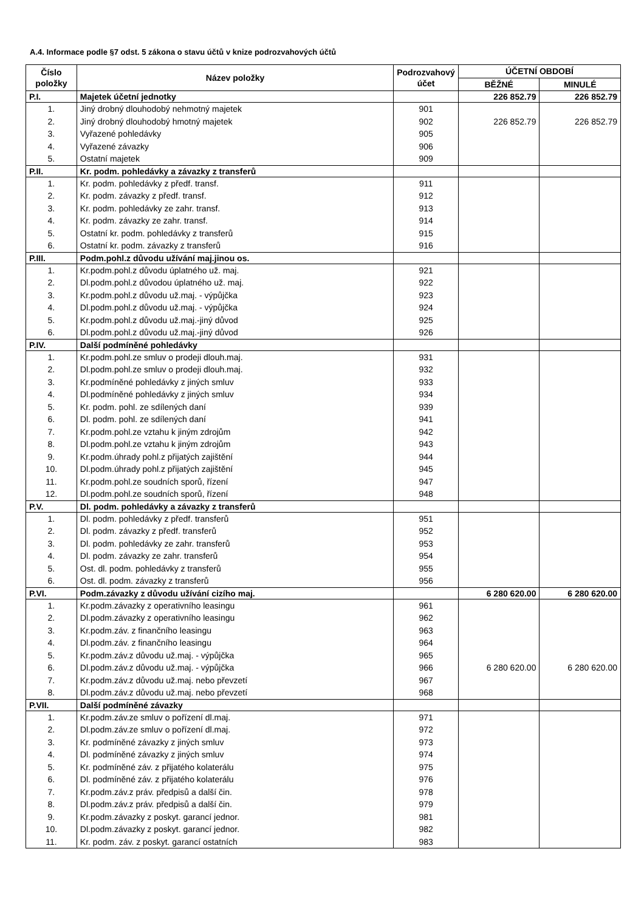A.4. Informace podle §7 odst. 5 zákona o stavu účtů v knize podrozvahových účtů
| Číslo položky | Název položky | Podrozvahový účet | ÚČETNÍ OBDOBÍ | |
| --- | --- | --- | --- | --- |
| | | | BĚŽNÉ | MINULÉ |
| P.I. | Majetek účetní jednotky | | 226 852.79 | 226 852.79 |
| 1. | Jiný drobný dlouhodobý nehmotný majetek | 901 | | |
| 2. | Jiný drobný dlouhodobý hmotný majetek | 902 | 226 852.79 | 226 852.79 |
| 3. | Vyřazené pohledávky | 905 | | |
| 4. | Vyřazené závazky | 906 | | |
| 5. | Ostatní majetek | 909 | | |
| P.II. | Kr. podm. pohledávky a závazky z transferů | | | |
| 1. | Kr. podm. pohledávky z předf. transf. | 911 | | |
| 2. | Kr. podm. závazky z předf. transf. | 912 | | |
| 3. | Kr. podm. pohledávky ze zahr. transf. | 913 | | |
| 4. | Kr. podm. závazky ze zahr. transf. | 914 | | |
| 5. | Ostatní kr. podm. pohledávky z transferů | 915 | | |
| 6. | Ostatní kr. podm. závazky z transferů | 916 | | |
| P.III. | Podm.pohl.z důvodu užívání maj.jinou os. | | | |
| 1. | Kr.podm.pohl.z důvodu úplatného už. maj. | 921 | | |
| 2. | Dl.podm.pohl.z důvodou úplatného už. maj. | 922 | | |
| 3. | Kr.podm.pohl.z důvodu už.maj. - výpůjčka | 923 | | |
| 4. | Dl.podm.pohl.z důvodu už.maj. - výpůjčka | 924 | | |
| 5. | Kr.podm.pohl.z důvodu už.maj.-jiný důvod | 925 | | |
| 6. | Dl.podm.pohl.z důvodu už.maj.-jiný důvod | 926 | | |
| P.IV. | Další podmíněné pohledávky | | | |
| 1. | Kr.podm.pohl.ze smluv o prodeji dlouh.maj. | 931 | | |
| 2. | Dl.podm.pohl.ze smluv o prodeji dlouh.maj. | 932 | | |
| 3. | Kr.podmíněné pohledávky z jiných smluv | 933 | | |
| 4. | Dl.podmíněné pohledávky z jiných smluv | 934 | | |
| 5. | Kr. podm. pohl. ze sdílených daní | 939 | | |
| 6. | Dl. podm. pohl. ze sdílených daní | 941 | | |
| 7. | Kr.podm.pohl.ze vztahu k jiným zdrojům | 942 | | |
| 8. | Dl.podm.pohl.ze vztahu k jiným zdrojům | 943 | | |
| 9. | Kr.podm.úhrady pohl.z přijatých zajištění | 944 | | |
| 10. | Dl.podm.úhrady pohl.z přijatých zajištění | 945 | | |
| 11. | Kr.podm.pohl.ze soudních sporů, řízení | 947 | | |
| 12. | Dl.podm.pohl.ze soudních sporů, řízení | 948 | | |
| P.V. | Dl. podm. pohledávky a závazky z transferů | | | |
| 1. | Dl. podm. pohledávky z předf. transferů | 951 | | |
| 2. | Dl. podm. závazky z předf. transferů | 952 | | |
| 3. | Dl. podm. pohledávky ze zahr. transferů | 953 | | |
| 4. | Dl. podm. závazky ze zahr. transferů | 954 | | |
| 5. | Ost. dl. podm. pohledávky z transferů | 955 | | |
| 6. | Ost. dl. podm. závazky z transferů | 956 | | |
| P.VI. | Podm.závazky z důvodu užívání cizího maj. | | 6 280 620.00 | 6 280 620.00 |
| 1. | Kr.podm.závazky z operativního leasingu | 961 | | |
| 2. | Dl.podm.závazky z operativního leasingu | 962 | | |
| 3. | Kr.podm.záv. z finančního leasingu | 963 | | |
| 4. | Dl.podm.záv. z finančního leasingu | 964 | | |
| 5. | Kr.podm.záv.z důvodu už.maj. - výpůjčka | 965 | | |
| 6. | Dl.podm.záv.z důvodu už.maj. - výpůjčka | 966 | 6 280 620.00 | 6 280 620.00 |
| 7. | Kr.podm.záv.z důvodu už.maj. nebo převzetí | 967 | | |
| 8. | Dl.podm.záv.z důvodu už.maj. nebo převzetí | 968 | | |
| P.VII. | Další podmíněné závazky | | | |
| 1. | Kr.podm.záv.ze smluv o pořízení dl.maj. | 971 | | |
| 2. | Dl.podm.záv.ze smluv o pořízení dl.maj. | 972 | | |
| 3. | Kr. podmíněné závazky z jiných smluv | 973 | | |
| 4. | Dl. podmíněné závazky z jiných smluv | 974 | | |
| 5. | Kr. podmíněné záv. z přijatého kolaterálu | 975 | | |
| 6. | Dl. podmíněné záv. z přijatého kolaterálu | 976 | | |
| 7. | Kr.podm.záv.z práv. předpisů a další čin. | 978 | | |
| 8. | Dl.podm.záv.z práv. předpisů a další čin. | 979 | | |
| 9. | Kr.podm.závazky z poskyt. garancí jednor. | 981 | | |
| 10. | Dl.podm.závazky z poskyt. garancí jednor. | 982 | | |
| 11. | Kr. podm. záv. z poskyt. garancí ostatních | 983 | | |